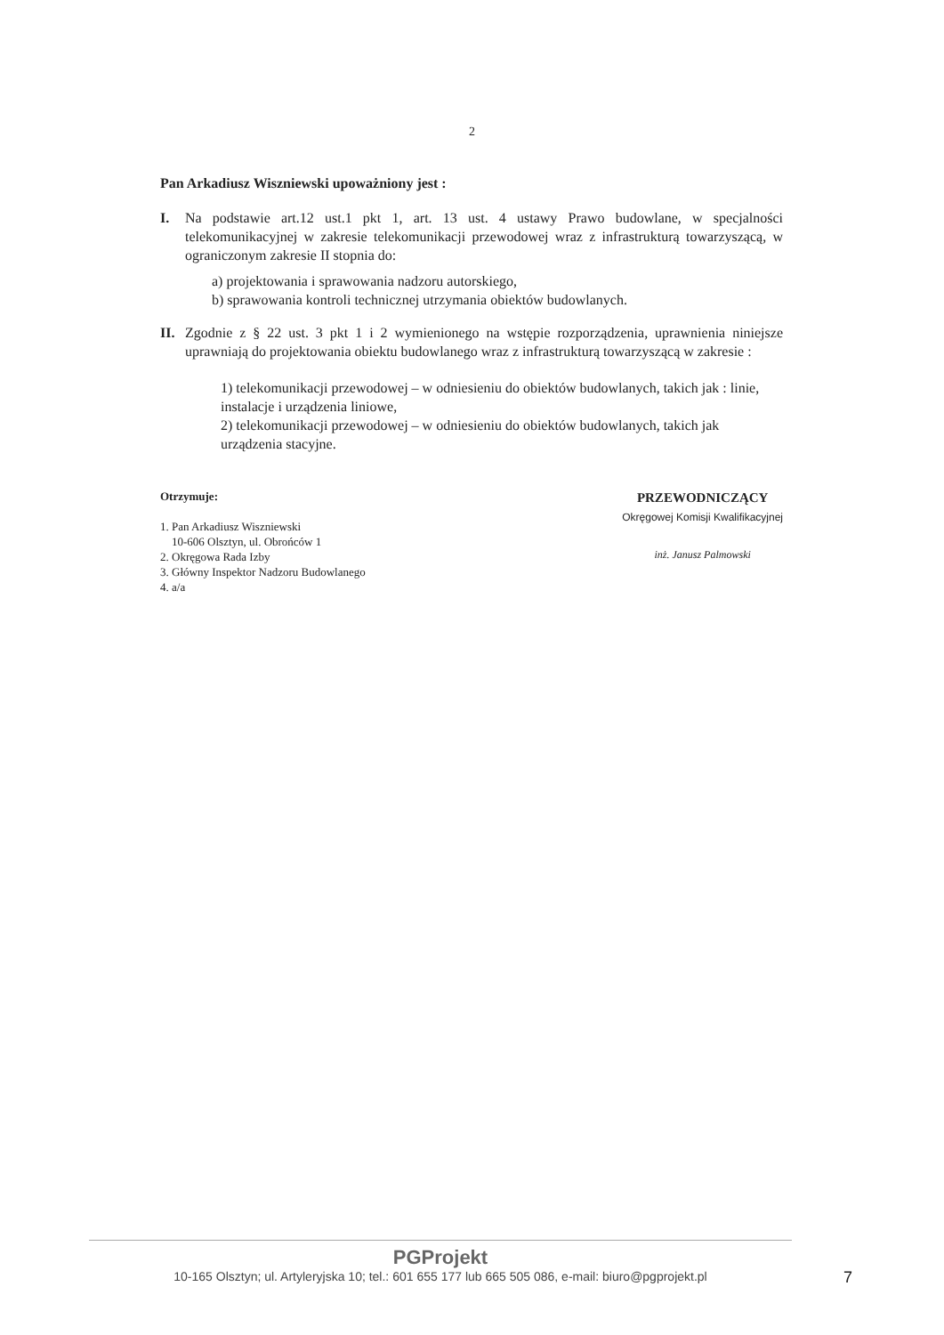2
Pan Arkadiusz Wiszniewski upoważniony jest :
I. Na podstawie art.12 ust.1 pkt 1, art. 13 ust. 4 ustawy Prawo budowlane, w specjalności telekomunikacyjnej w zakresie telekomunikacji przewodowej wraz z infrastrukturą towarzyszącą, w ograniczonym zakresie II stopnia do:
a) projektowania i sprawowania nadzoru autorskiego,
b) sprawowania kontroli technicznej utrzymania obiektów budowlanych.
II.
Zgodnie z § 22 ust. 3 pkt 1 i 2 wymienionego na wstępie rozporządzenia, uprawnienia niniejsze uprawniają do projektowania obiektu budowlanego wraz z infrastrukturą towarzyszącą w zakresie :
1) telekomunikacji przewodowej – w odniesieniu do obiektów budowlanych, takich jak : linie, instalacje i urządzenia liniowe,
2) telekomunikacji przewodowej – w odniesieniu do obiektów budowlanych, takich jak urządzenia stacyjne.
Otrzymuje:
1. Pan Arkadiusz Wiszniewski
10-606 Olsztyn, ul. Obrońców 1
2. Okręgowa Rada Izby
3. Główny Inspektor Nadzoru Budowlanego
4. a/a
PRZEWODNICZĄCY
Okręgowej Komisji Kwalifikacyjnej
inż. Janusz Palmowski
PGProjekt
10-165 Olsztyn; ul. Artyleryjska 10; tel.: 601 655 177 lub 665 505 086, e-mail: biuro@pgprojekt.pl
7